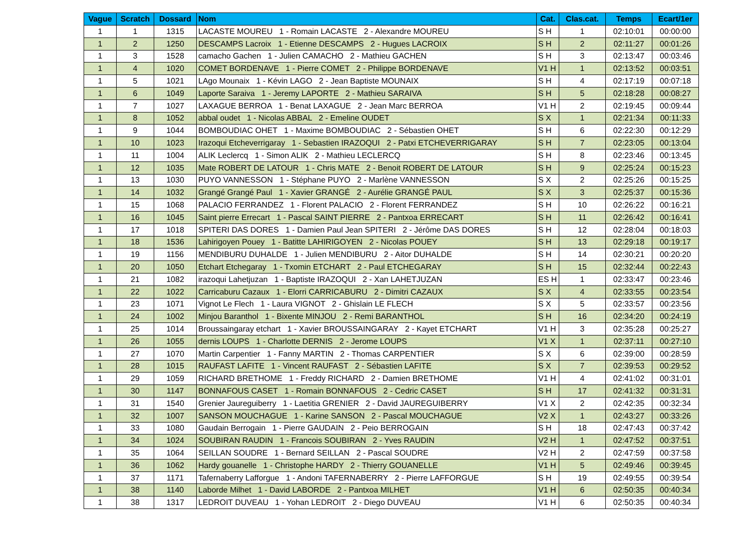| Vague | Scratch | Dossard | Nom | Cat. | Clas.cat. | Temps | Ecart/1er |
| --- | --- | --- | --- | --- | --- | --- | --- |
| 1 | 1 | 1315 | LACASTE MOUREU 1 - Romain LACASTE 2 - Alexandre MOUREU | S H | 1 | 02:10:01 | 00:00:00 |
| 1 | 2 | 1250 | DESCAMPS Lacroix 1 - Etienne DESCAMPS 2 - Hugues LACROIX | S H | 2 | 02:11:27 | 00:01:26 |
| 1 | 3 | 1528 | camacho Gachen 1 - Julien CAMACHO 2 - Mathieu GACHEN | S H | 3 | 02:13:47 | 00:03:46 |
| 1 | 4 | 1020 | COMET BORDENAVE 1 - Pierre COMET 2 - Philippe BORDENAVE | V1 H | 1 | 02:13:52 | 00:03:51 |
| 1 | 5 | 1021 | LAgo Mounaix 1 - Kévin LAGO 2 - Jean Baptiste MOUNAIX | S H | 4 | 02:17:19 | 00:07:18 |
| 1 | 6 | 1049 | Laporte Saraiva 1 - Jeremy LAPORTE 2 - Mathieu SARAIVA | S H | 5 | 02:18:28 | 00:08:27 |
| 1 | 7 | 1027 | LAXAGUE BERROA 1 - Benat LAXAGUE 2 - Jean Marc BERROA | V1 H | 2 | 02:19:45 | 00:09:44 |
| 1 | 8 | 1052 | abbal oudet 1 - Nicolas ABBAL 2 - Emeline OUDET | S X | 1 | 02:21:34 | 00:11:33 |
| 1 | 9 | 1044 | BOMBOUDIAC OHET 1 - Maxime BOMBOUDIAC 2 - Sébastien OHET | S H | 6 | 02:22:30 | 00:12:29 |
| 1 | 10 | 1023 | Irazoqui Etcheverrigaray 1 - Sebastien IRAZOQUI 2 - Patxi ETCHEVERRIGARAY | S H | 7 | 02:23:05 | 00:13:04 |
| 1 | 11 | 1004 | ALIK Leclercq 1 - Simon ALIK 2 - Mathieu LECLERCQ | S H | 8 | 02:23:46 | 00:13:45 |
| 1 | 12 | 1035 | Mate ROBERT DE LATOUR 1 - Chris MATE 2 - Benoit ROBERT DE LATOUR | S H | 9 | 02:25:24 | 00:15:23 |
| 1 | 13 | 1030 | PUYO VANNESSON 1 - Stéphane PUYO 2 - Marlène VANNESSON | S X | 2 | 02:25:26 | 00:15:25 |
| 1 | 14 | 1032 | Grangé Grangé Paul 1 - Xavier GRANGÉ 2 - Aurélie GRANGÉ PAUL | S X | 3 | 02:25:37 | 00:15:36 |
| 1 | 15 | 1068 | PALACIO FERRANDEZ 1 - Florent PALACIO 2 - Florent FERRANDEZ | S H | 10 | 02:26:22 | 00:16:21 |
| 1 | 16 | 1045 | Saint pierre Errecart 1 - Pascal SAINT PIERRE 2 - Pantxoa ERRECART | S H | 11 | 02:26:42 | 00:16:41 |
| 1 | 17 | 1018 | SPITERI DAS DORES 1 - Damien Paul Jean SPITERI 2 - Jérôme DAS DORES | S H | 12 | 02:28:04 | 00:18:03 |
| 1 | 18 | 1536 | Lahirigoyen Pouey 1 - Batitte LAHIRIGOYEN 2 - Nicolas POUEY | S H | 13 | 02:29:18 | 00:19:17 |
| 1 | 19 | 1156 | MENDIBURU DUHALDE 1 - Julien MENDIBURU 2 - Aitor DUHALDE | S H | 14 | 02:30:21 | 00:20:20 |
| 1 | 20 | 1050 | Etchart Etchegaray 1 - Txomin ETCHART 2 - Paul ETCHEGARAY | S H | 15 | 02:32:44 | 00:22:43 |
| 1 | 21 | 1082 | irazoqui Lahetjuzan 1 - Baptiste IRAZOQUI 2 - Xan LAHETJUZAN | ES H | 1 | 02:33:47 | 00:23:46 |
| 1 | 22 | 1022 | Carricaburu Cazaux 1 - Elorri CARRICABURU 2 - Dimitri CAZAUX | S X | 4 | 02:33:55 | 00:23:54 |
| 1 | 23 | 1071 | Vignot Le Flech 1 - Laura VIGNOT 2 - Ghislain LE FLECH | S X | 5 | 02:33:57 | 00:23:56 |
| 1 | 24 | 1002 | Minjou Baranthol 1 - Bixente MINJOU 2 - Remi BARANTHOL | S H | 16 | 02:34:20 | 00:24:19 |
| 1 | 25 | 1014 | Broussaingaray etchart 1 - Xavier BROUSSAINGARAY 2 - Kayet ETCHART | V1 H | 3 | 02:35:28 | 00:25:27 |
| 1 | 26 | 1055 | dernis LOUPS 1 - Charlotte DERNIS 2 - Jerome LOUPS | V1 X | 1 | 02:37:11 | 00:27:10 |
| 1 | 27 | 1070 | Martin Carpentier 1 - Fanny MARTIN 2 - Thomas CARPENTIER | S X | 6 | 02:39:00 | 00:28:59 |
| 1 | 28 | 1015 | RAUFAST LAFITE 1 - Vincent RAUFAST 2 - Sébastien LAFITE | S X | 7 | 02:39:53 | 00:29:52 |
| 1 | 29 | 1059 | RICHARD BRETHOME 1 - Freddy RICHARD 2 - Damien BRETHOME | V1 H | 4 | 02:41:02 | 00:31:01 |
| 1 | 30 | 1147 | BONNAFOUS CASET 1 - Romain BONNAFOUS 2 - Cedric CASET | S H | 17 | 02:41:32 | 00:31:31 |
| 1 | 31 | 1540 | Grenier Jaureguiberry 1 - Laetitia GRENIER 2 - David JAUREGUIBERRY | V1 X | 2 | 02:42:35 | 00:32:34 |
| 1 | 32 | 1007 | SANSON MOUCHAGUE 1 - Karine SANSON 2 - Pascal MOUCHAGUE | V2 X | 1 | 02:43:27 | 00:33:26 |
| 1 | 33 | 1080 | Gaudain Berrogain 1 - Pierre GAUDAIN 2 - Peio BERROGAIN | S H | 18 | 02:47:43 | 00:37:42 |
| 1 | 34 | 1024 | SOUBIRAN RAUDIN 1 - Francois SOUBIRAN 2 - Yves RAUDIN | V2 H | 1 | 02:47:52 | 00:37:51 |
| 1 | 35 | 1064 | SEILLAN SOUDRE 1 - Bernard SEILLAN 2 - Pascal SOUDRE | V2 H | 2 | 02:47:59 | 00:37:58 |
| 1 | 36 | 1062 | Hardy gouanelle 1 - Christophe HARDY 2 - Thierry GOUANELLE | V1 H | 5 | 02:49:46 | 00:39:45 |
| 1 | 37 | 1171 | Tafernaberry Lafforgue 1 - Andoni TAFERNABERRY 2 - Pierre LAFFORGUE | S H | 19 | 02:49:55 | 00:39:54 |
| 1 | 38 | 1140 | Laborde Milhet 1 - David LABORDE 2 - Pantxoa MILHET | V1 H | 6 | 02:50:35 | 00:40:34 |
| 1 | 38 | 1317 | LEDROIT DUVEAU 1 - Yohan LEDROIT 2 - Diego DUVEAU | V1 H | 6 | 02:50:35 | 00:40:34 |